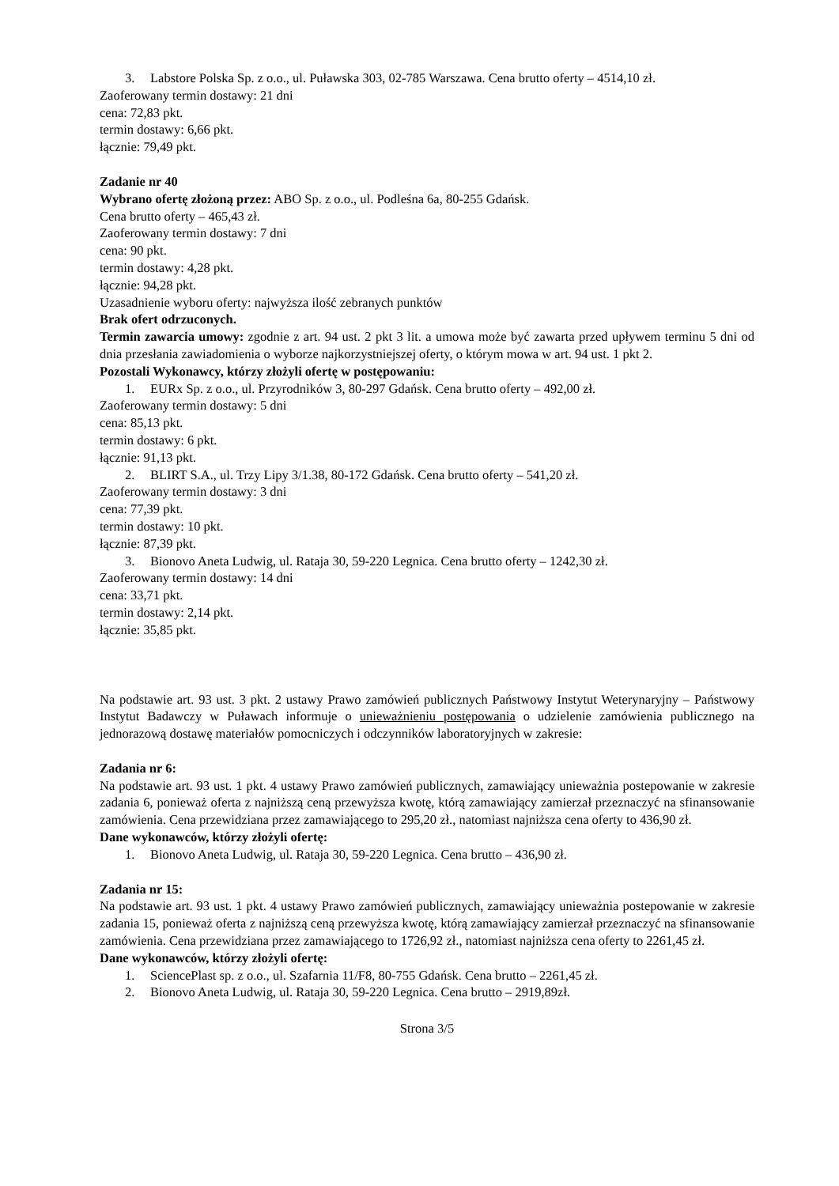3. Labstore Polska Sp. z o.o., ul. Puławska 303, 02-785 Warszawa. Cena brutto oferty – 4514,10 zł.
Zaoferowany termin dostawy: 21 dni
cena: 72,83 pkt.
termin dostawy: 6,66 pkt.
łącznie: 79,49 pkt.
Zadanie nr 40
Wybrano ofertę złożoną przez: ABO Sp. z o.o., ul. Podleśna 6a, 80-255 Gdańsk.
Cena brutto oferty – 465,43 zł.
Zaoferowany termin dostawy: 7 dni
cena: 90 pkt.
termin dostawy: 4,28 pkt.
łącznie: 94,28 pkt.
Uzasadnienie wyboru oferty: najwyższa ilość zebranych punktów
Brak ofert odrzuconych.
Termin zawarcia umowy: zgodnie z art. 94 ust. 2 pkt 3 lit. a umowa może być zawarta przed upływem terminu 5 dni od dnia przesłania zawiadomienia o wyborze najkorzystniejszej oferty, o którym mowa w art. 94 ust. 1 pkt 2.
Pozostali Wykonawcy, którzy złożyli ofertę w postępowaniu:
1. EURx Sp. z o.o., ul. Przyrodników 3, 80-297 Gdańsk. Cena brutto oferty – 492,00 zł.
Zaoferowany termin dostawy: 5 dni
cena: 85,13 pkt.
termin dostawy: 6 pkt.
łącznie: 91,13 pkt.
2. BLIRT S.A., ul. Trzy Lipy 3/1.38, 80-172 Gdańsk. Cena brutto oferty – 541,20 zł.
Zaoferowany termin dostawy: 3 dni
cena: 77,39 pkt.
termin dostawy: 10 pkt.
łącznie: 87,39 pkt.
3. Bionovo Aneta Ludwig, ul. Rataja 30, 59-220 Legnica. Cena brutto oferty – 1242,30 zł.
Zaoferowany termin dostawy: 14 dni
cena: 33,71 pkt.
termin dostawy: 2,14 pkt.
łącznie: 35,85 pkt.
Na podstawie art. 93 ust. 3 pkt. 2 ustawy Prawo zamówień publicznych Państwowy Instytut Weterynaryjny – Państwowy Instytut Badawczy w Puławach informuje o unieważnieniu postępowania o udzielenie zamówienia publicznego na jednorazową dostawę materiałów pomocniczych i odczynników laboratoryjnych w zakresie:
Zadania nr 6:
Na podstawie art. 93 ust. 1 pkt. 4 ustawy Prawo zamówień publicznych, zamawiający unieważnia postepowanie w zakresie zadania 6, ponieważ oferta z najniższą ceną przewyższa kwotę, którą zamawiający zamierzał przeznaczyć na sfinansowanie zamówienia. Cena przewidziana przez zamawiającego to 295,20 zł., natomiast najniższa cena oferty to 436,90 zł.
Dane wykonawców, którzy złożyli ofertę:
1. Bionovo Aneta Ludwig, ul. Rataja 30, 59-220 Legnica. Cena brutto – 436,90 zł.
Zadania nr 15:
Na podstawie art. 93 ust. 1 pkt. 4 ustawy Prawo zamówień publicznych, zamawiający unieważnia postepowanie w zakresie zadania 15, ponieważ oferta z najniższą ceną przewyższa kwotę, którą zamawiający zamierzał przeznaczyć na sfinansowanie zamówienia. Cena przewidziana przez zamawiającego to 1726,92 zł., natomiast najniższa cena oferty to 2261,45 zł.
Dane wykonawców, którzy złożyli ofertę:
1. SciencePlast sp. z o.o., ul. Szafarnia 11/F8, 80-755 Gdańsk. Cena brutto – 2261,45 zł.
2. Bionovo Aneta Ludwig, ul. Rataja 30, 59-220 Legnica. Cena brutto – 2919,89zł.
Strona 3/5